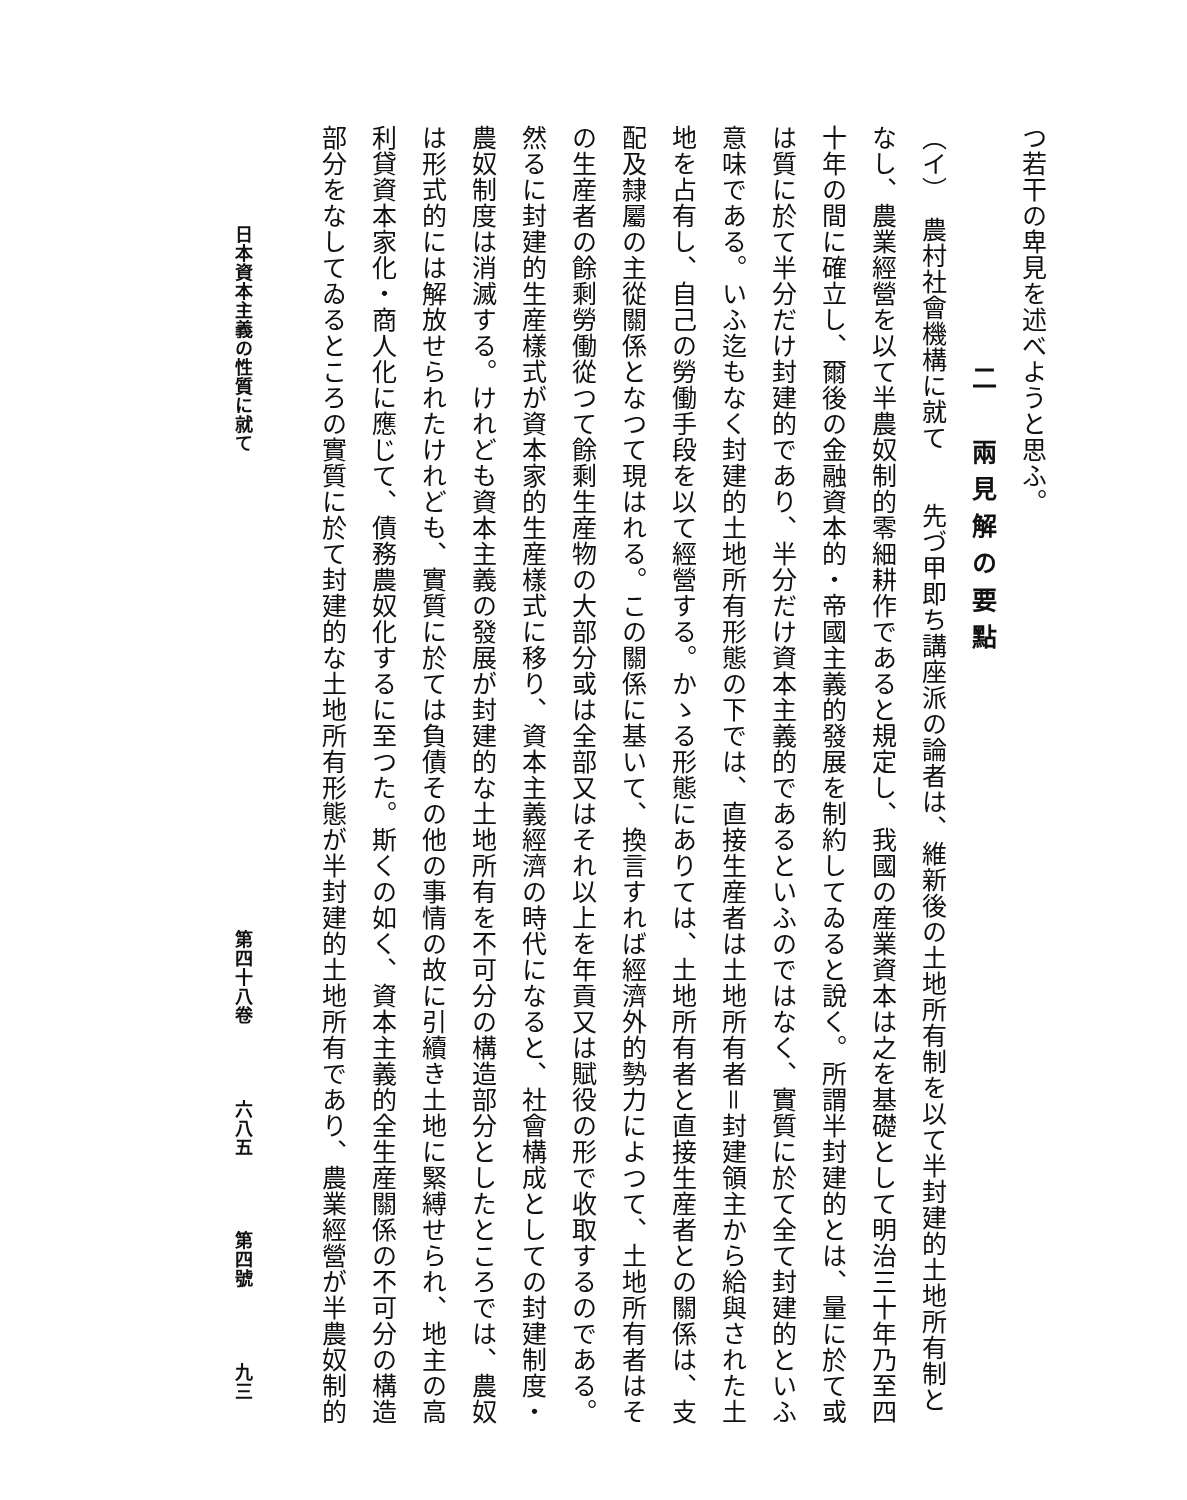つ若干の卑見を述べようと思ふ。
二　兩見解の要點
（イ）　農村社會機構に就て　　先づ甲即ち講座派の論者は、維新後の土地所有制を以て半封建的土地所有制と
なし、農業經營を以て半農奴制的零細耕作であると規定し、我國の産業資本は之を基礎として明治三十年乃至四
十年の間に確立し、爾後の金融資本的・帝國主義的發展を制約してゐると說く。所謂半封建的とは、量に於て或
は質に於て半分だけ封建的であり、半分だけ資本主義的であるといふのではなく、實質に於て全て封建的といふ
意味である。いふ迄もなく封建的土地所有形態の下では、直接生産者は土地所有者＝封建領主から給與された土
地を占有し、自己の勞働手段を以て經營する。かゝる形態にありては、土地所有者と直接生産者との關係は、支
配及隸屬の主從關係となつて現はれる。この關係に基いて、換言すれば經濟外的勢力によつて、土地所有者はそ
の生産者の餘剩勞働從つて餘剩生産物の大部分或は全部又はそれ以上を年貢又は賦役の形で收取するのである。
然るに封建的生産樣式が資本家的生産樣式に移り、資本主義經濟の時代になると、社會構成としての封建制度・
農奴制度は消滅する。けれども資本主義の發展が封建的な土地所有を不可分の構造部分としたところでは、農奴
は形式的には解放せられたけれども、實質に於ては負債その他の事情の故に引續き土地に緊縛せられ、地主の高
利貸資本家化・商人化に應じて、債務農奴化するに至つた。斯くの如く、資本主義的全生産關係の不可分の構造
部分をなしてゐるところの實質に於て封建的な土地所有形態が半封建的土地所有であり、農業經營が半農奴制的
日本資本主義の性質に就て 第四十八卷 六八五 第四號 九三